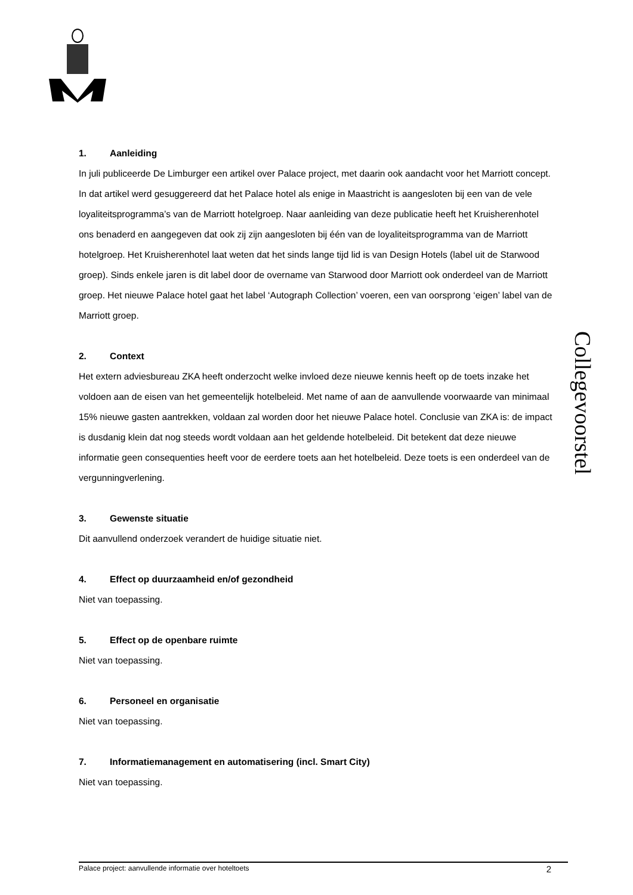1. Aanleiding
In juli publiceerde De Limburger een artikel over Palace project, met daarin ook aandacht voor het Marriott concept. In dat artikel werd gesuggereerd dat het Palace hotel als enige in Maastricht is aangesloten bij een van de vele loyaliteitsprogramma’s van de Marriott hotelgroep. Naar aanleiding van deze publicatie heeft het Kruisherenhotel ons benaderd en aangegeven dat ook zij zijn aangesloten bij één van de loyaliteitsprogramma van de Marriott hotelgroep. Het Kruisherenhotel laat weten dat het sinds lange tijd lid is van Design Hotels (label uit de Starwood groep). Sinds enkele jaren is dit label door de overname van Starwood door Marriott ook onderdeel van de Marriott groep. Het nieuwe Palace hotel gaat het label ‘Autograph Collection’ voeren, een van oorsprong ‘eigen’ label van de Marriott groep.
2. Context
Het extern adviesbureau ZKA heeft onderzocht welke invloed deze nieuwe kennis heeft op de toets inzake het voldoen aan de eisen van het gemeentelijk hotelbeleid. Met name of aan de aanvullende voorwaarde van minimaal 15% nieuwe gasten aantrekken, voldaan zal worden door het nieuwe Palace hotel. Conclusie van ZKA is: de impact is dusdanig klein dat nog steeds wordt voldaan aan het geldende hotelbeleid. Dit betekent dat deze nieuwe informatie geen consequenties heeft voor de eerdere toets aan het hotelbeleid. Deze toets is een onderdeel van de vergunningverlening.
3. Gewenste situatie
Dit aanvullend onderzoek verandert de huidige situatie niet.
4. Effect op duurzaamheid en/of gezondheid
Niet van toepassing.
5. Effect op de openbare ruimte
Niet van toepassing.
6. Personeel en organisatie
Niet van toepassing.
7. Informatiemanagement en automatisering (incl. Smart City)
Niet van toepassing.
Collegevoorstel
Palace project: aanvullende informatie over hoteltoets 2